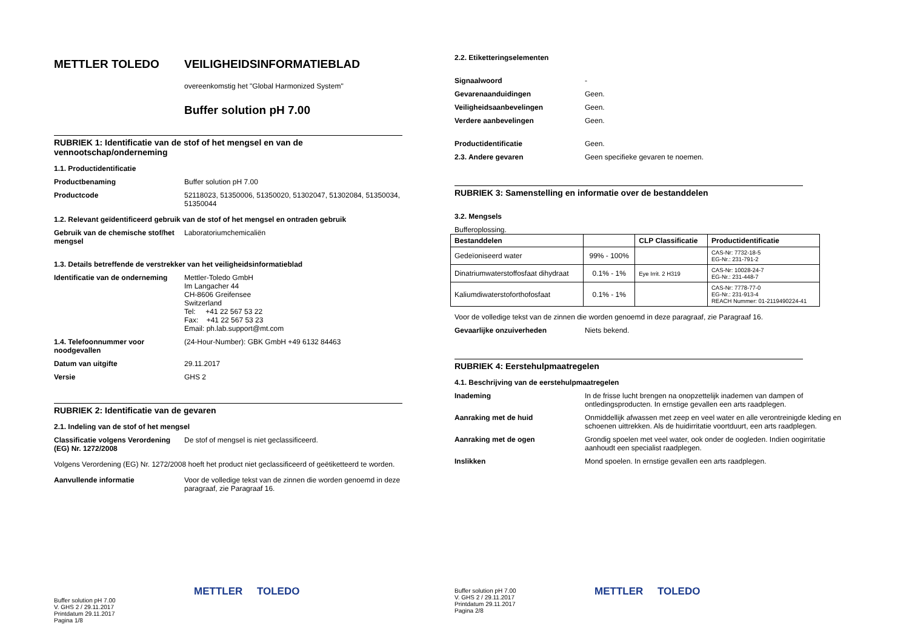METTLER TOLEDO VEILIGHEIDSINFORMATIEBLAD
overeenkomstig het "Global Harmonized System"
Buffer solution pH 7.00
RUBRIEK 1: Identificatie van de stof of het mengsel en van de vennootschap/onderneming
1.1. Productidentificatie
Productbenaming Buffer solution pH 7.00
Productcode 52118023, 51350006, 51350020, 51302047, 51302084, 51350034, 51350044
1.2. Relevant geïdentificeerd gebruik van de stof of het mengsel en ontraden gebruik
Gebruik van de chemische stof/het mengsel
Laboratoriumchemicaliën
1.3. Details betreffende de verstrekker van het veiligheidsinformatieblad
Identificatie van de onderneming
Mettler-Toledo GmbH
Im Langacher 44
CH-8606 Greifensee
Switzerland
Tel: +41 22 567 53 22
Fax: +41 22 567 53 23
Email: ph.lab.support@mt.com
1.4. Telefoonnummer voor noodgevallen
(24-Hour-Number): GBK GmbH +49 6132 84463
Datum van uitgifte 29.11.2017
Versie GHS 2
RUBRIEK 2: Identificatie van de gevaren
2.1. Indeling van de stof of het mengsel
Classificatie volgens Verordening (EG) Nr. 1272/2008
De stof of mengsel is niet geclassificeerd.
Volgens Verordening (EG) Nr. 1272/2008 hoeft het product niet geclassificeerd of geëtiketteerd te worden.
Aanvullende informatie Voor de volledige tekst van de zinnen die worden genoemd in deze paragraaf, zie Paragraaf 16.
METTLER TOLEDO
Buffer solution pH 7.00
V. GHS 2 / 29.11.2017
Printdatum 29.11.2017
Pagina 1/8
2.2. Etiketteringselementen
Signaalwoord -
Gevarenaanduidingen Geen.
Veiligheidsaanbevelingen Geen.
Verdere aanbevelingen Geen.
Productidentificatie Geen.
2.3. Andere gevaren Geen specifieke gevaren te noemen.
RUBRIEK 3: Samenstelling en informatie over de bestanddelen
3.2. Mengsels
Bufferoplossing.
| Bestanddelen | | CLP Classificatie | Productidentificatie |
| --- | --- | --- | --- |
| Gedeïoniseerd water | 99% - 100% | | CAS-Nr: 7732-18-5 EG-Nr.: 231-791-2 |
| Dinatriumwaterstoffosfaat dihydraat | 0.1% - 1% | Eye Irrit. 2 H319 | CAS-Nr: 10028-24-7 EG-Nr.: 231-448-7 |
| Kaliumdiwaterstoforthofosfaat | 0.1% - 1% | | CAS-Nr: 7778-77-0 EG-Nr.: 231-913-4 REACH Nummer: 01-2119490224-41 |
Voor de volledige tekst van de zinnen die worden genoemd in deze paragraaf, zie Paragraaf 16.
Gevaarlijke onzuiverheden Niets bekend.
RUBRIEK 4: Eerstehulpmaatregelen
4.1. Beschrijving van de eerstehulpmaatregelen
Inademing In de frisse lucht brengen na onopzettelijk inademen van dampen of ontledingsproducten. In ernstige gevallen een arts raadplegen.
Aanraking met de huid Onmiddellijk afwassen met zeep en veel water en alle verontreinigde kleding en schoenen uittrekken. Als de huidirritatie voortduurt, een arts raadplegen.
Aanraking met de ogen Grondig spoelen met veel water, ook onder de oogleden. Indien oogirritatie aanhoudt een specialist raadplegen.
Inslikken Mond spoelen. In ernstige gevallen een arts raadplegen.
METTLER TOLEDO
Buffer solution pH 7.00
V. GHS 2 / 29.11.2017
Printdatum 29.11.2017
Pagina 2/8